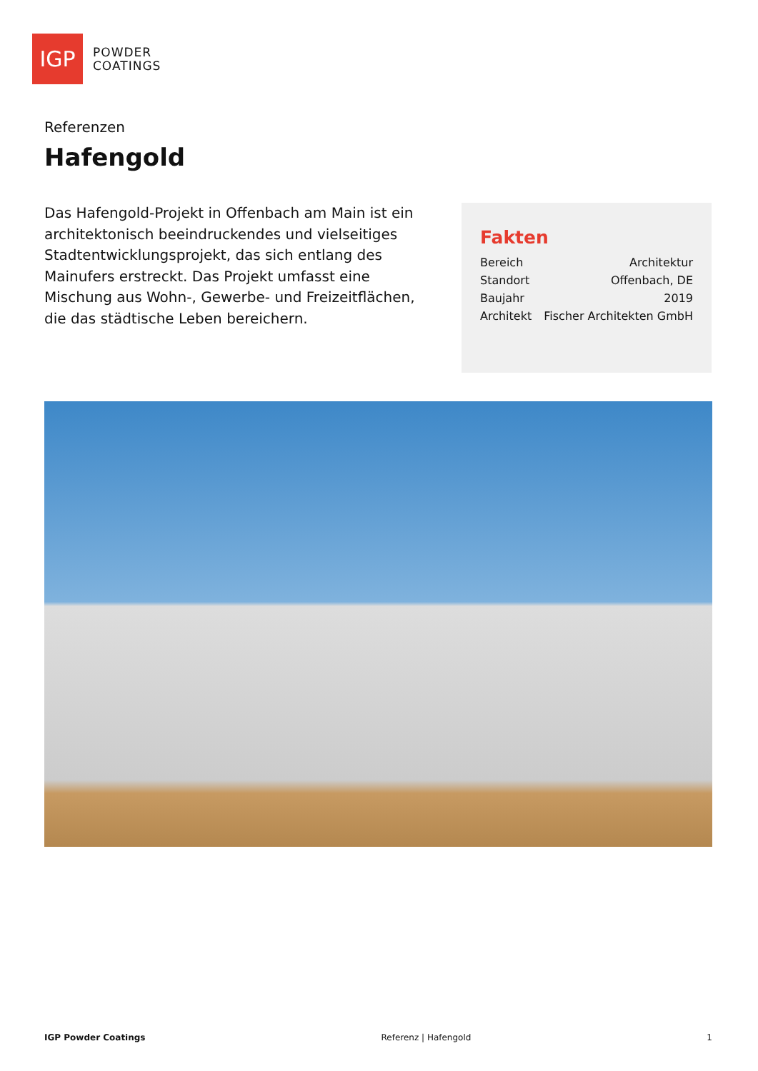IGP
POWDER
COATINGS
Referenzen
Hafengold
Das Hafengold-Projekt in Offenbach am Main ist ein architektonisch beeindruckendes und vielseitiges Stadtentwicklungsprojekt, das sich entlang des Mainufers erstreckt. Das Projekt umfasst eine Mischung aus Wohn-, Gewerbe- und Freizeitflächen, die das städtische Leben bereichern.
Fakten
| Bereich | Architektur |
| Standort | Offenbach, DE |
| Baujahr | 2019 |
| Architekt | Fischer Architekten GmbH |
IGP Powder Coatings Referenz | Hafengold 1